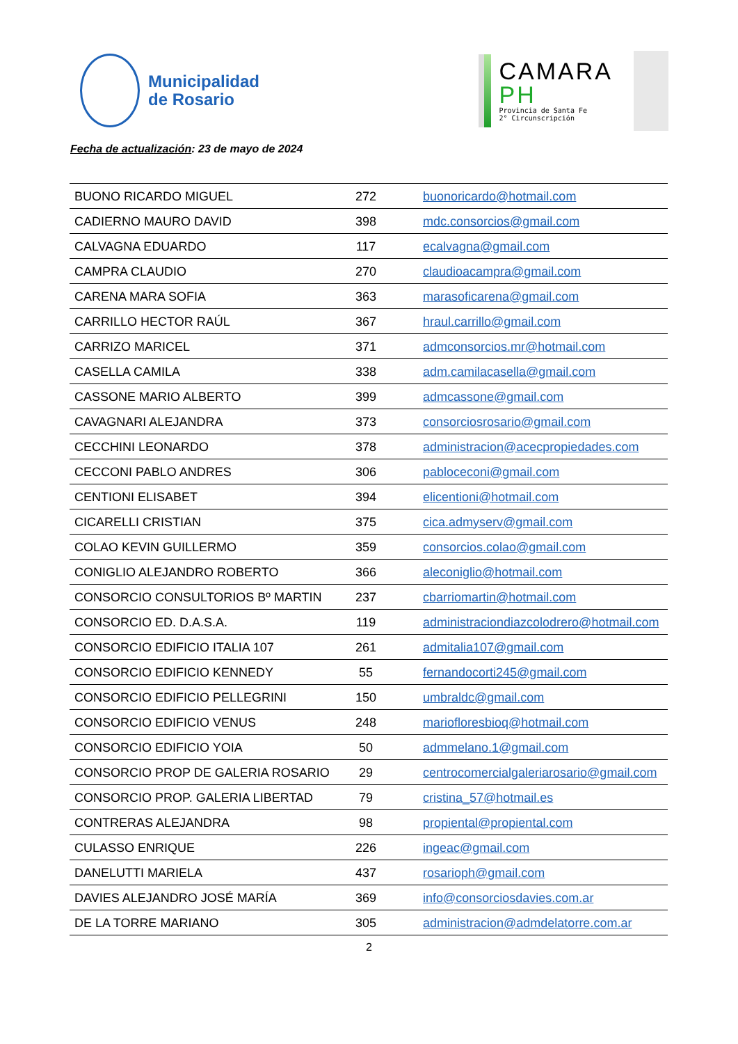Municipalidad
de Rosario
CAMARA
PH
Provincia de Santa Fe
2° Circunscripción
Fecha de actualización: 23 de mayo de 2024
| BUONO RICARDO MIGUEL | 272 | buonoricardo@hotmail.com |
| CADIERNO MAURO DAVID | 398 | mdc.consorcios@gmail.com |
| CALVAGNA EDUARDO | 117 | ecalvagna@gmail.com |
| CAMPRA CLAUDIO | 270 | claudioacampra@gmail.com |
| CARENA MARA SOFIA | 363 | marasoficarena@gmail.com |
| CARRILLO HECTOR RAÚL | 367 | hraul.carrillo@gmail.com |
| CARRIZO MARICEL | 371 | admconsorcios.mr@hotmail.com |
| CASELLA CAMILA | 338 | adm.camilacasella@gmail.com |
| CASSONE MARIO ALBERTO | 399 | admcassone@gmail.com |
| CAVAGNARI ALEJANDRA | 373 | consorciosrosario@gmail.com |
| CECCHINI LEONARDO | 378 | administracion@acecpropiedades.com |
| CECCONI PABLO ANDRES | 306 | pabloceconi@gmail.com |
| CENTIONI ELISABET | 394 | elicentioni@hotmail.com |
| CICARELLI CRISTIAN | 375 | cica.admyserv@gmail.com |
| COLAO KEVIN GUILLERMO | 359 | consorcios.colao@gmail.com |
| CONIGLIO ALEJANDRO ROBERTO | 366 | aleconiglio@hotmail.com |
| CONSORCIO CONSULTORIOS Bº MARTIN | 237 | cbarriomartin@hotmail.com |
| CONSORCIO ED. D.A.S.A. | 119 | administraciondiazcolodrero@hotmail.com |
| CONSORCIO EDIFICIO ITALIA 107 | 261 | admitalia107@gmail.com |
| CONSORCIO EDIFICIO KENNEDY | 55 | fernandocorti245@gmail.com |
| CONSORCIO EDIFICIO PELLEGRINI | 150 | umbraldc@gmail.com |
| CONSORCIO EDIFICIO VENUS | 248 | mariofloresbioq@hotmail.com |
| CONSORCIO EDIFICIO YOIA | 50 | admmelano.1@gmail.com |
| CONSORCIO PROP DE GALERIA ROSARIO | 29 | centrocomercialgaleriarosario@gmail.com |
| CONSORCIO PROP. GALERIA LIBERTAD | 79 | cristina_57@hotmail.es |
| CONTRERAS ALEJANDRA | 98 | propiental@propiental.com |
| CULASSO ENRIQUE | 226 | ingeac@gmail.com |
| DANELUTTI MARIELA | 437 | rosarioph@gmail.com |
| DAVIES ALEJANDRO JOSÉ MARÍA | 369 | info@consorciosdavies.com.ar |
| DE LA TORRE MARIANO | 305 | administracion@admdelatorre.com.ar |
2